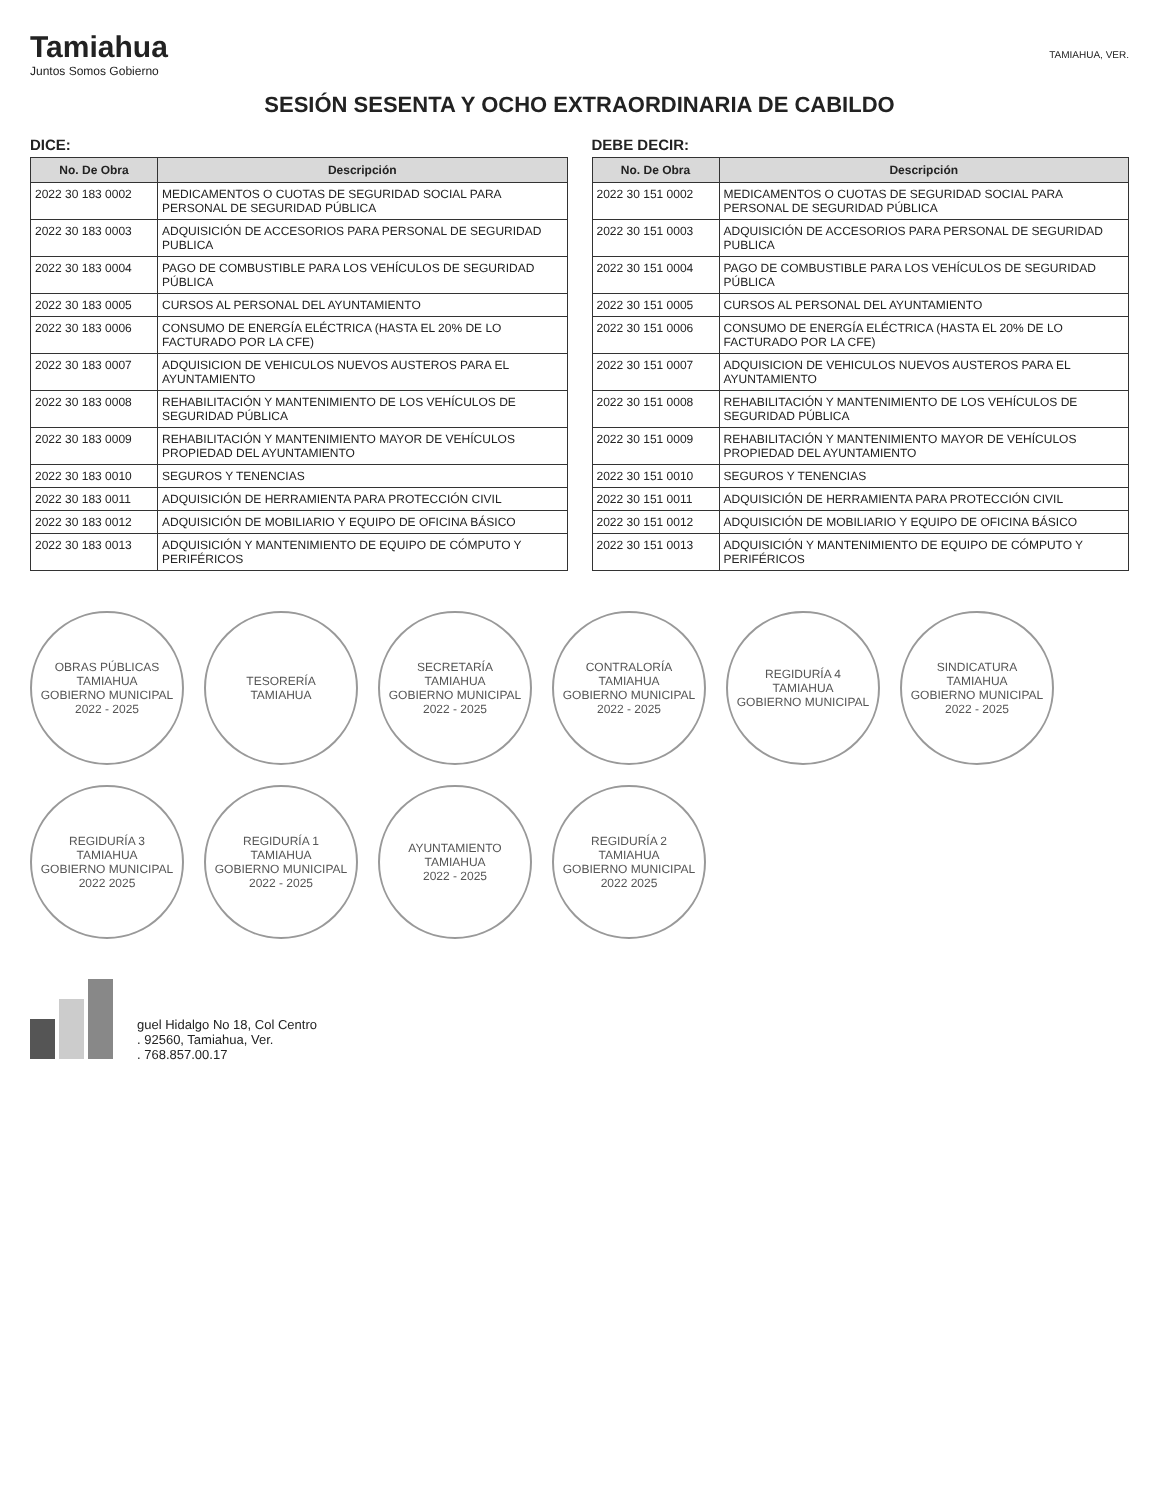Tamiahua
Juntos Somos Gobierno
TAMIAHUA, VER.
SESIÓN SESENTA Y OCHO EXTRAORDINARIA DE CABILDO
DICE:
| No. De Obra | Descripción |
| --- | --- |
| 2022 30 183 0002 | MEDICAMENTOS O CUOTAS DE SEGURIDAD SOCIAL PARA PERSONAL DE SEGURIDAD PÚBLICA |
| 2022 30 183 0003 | ADQUISICIÓN DE ACCESORIOS PARA PERSONAL DE SEGURIDAD PUBLICA |
| 2022 30 183 0004 | PAGO DE COMBUSTIBLE PARA LOS VEHÍCULOS DE SEGURIDAD PÚBLICA |
| 2022 30 183 0005 | CURSOS AL PERSONAL DEL AYUNTAMIENTO |
| 2022 30 183 0006 | CONSUMO DE ENERGÍA ELÉCTRICA (HASTA EL 20% DE LO FACTURADO POR LA CFE) |
| 2022 30 183 0007 | ADQUISICION DE VEHICULOS NUEVOS AUSTEROS PARA EL AYUNTAMIENTO |
| 2022 30 183 0008 | REHABILITACIÓN Y MANTENIMIENTO DE LOS VEHÍCULOS DE SEGURIDAD PÚBLICA |
| 2022 30 183 0009 | REHABILITACIÓN Y MANTENIMIENTO MAYOR DE VEHÍCULOS PROPIEDAD DEL AYUNTAMIENTO |
| 2022 30 183 0010 | SEGUROS Y TENENCIAS |
| 2022 30 183 0011 | ADQUISICIÓN DE HERRAMIENTA PARA PROTECCIÓN CIVIL |
| 2022 30 183 0012 | ADQUISICIÓN DE MOBILIARIO Y EQUIPO DE OFICINA BÁSICO |
| 2022 30 183 0013 | ADQUISICIÓN Y MANTENIMIENTO DE EQUIPO DE CÓMPUTO Y PERIFÉRICOS |
DEBE DECIR:
| No. De Obra | Descripción |
| --- | --- |
| 2022 30 151 0002 | MEDICAMENTOS O CUOTAS DE SEGURIDAD SOCIAL PARA PERSONAL DE SEGURIDAD PÚBLICA |
| 2022 30 151 0003 | ADQUISICIÓN DE ACCESORIOS PARA PERSONAL DE SEGURIDAD PUBLICA |
| 2022 30 151 0004 | PAGO DE COMBUSTIBLE PARA LOS VEHÍCULOS DE SEGURIDAD PÚBLICA |
| 2022 30 151 0005 | CURSOS AL PERSONAL DEL AYUNTAMIENTO |
| 2022 30 151 0006 | CONSUMO DE ENERGÍA ELÉCTRICA (HASTA EL 20% DE LO FACTURADO POR LA CFE) |
| 2022 30 151 0007 | ADQUISICION DE VEHICULOS NUEVOS AUSTEROS PARA EL AYUNTAMIENTO |
| 2022 30 151 0008 | REHABILITACIÓN Y MANTENIMIENTO DE LOS VEHÍCULOS DE SEGURIDAD PÚBLICA |
| 2022 30 151 0009 | REHABILITACIÓN Y MANTENIMIENTO MAYOR DE VEHÍCULOS PROPIEDAD DEL AYUNTAMIENTO |
| 2022 30 151 0010 | SEGUROS Y TENENCIAS |
| 2022 30 151 0011 | ADQUISICIÓN DE HERRAMIENTA PARA PROTECCIÓN CIVIL |
| 2022 30 151 0012 | ADQUISICIÓN DE MOBILIARIO Y EQUIPO DE OFICINA BÁSICO |
| 2022 30 151 0013 | ADQUISICIÓN Y MANTENIMIENTO DE EQUIPO DE CÓMPUTO Y PERIFÉRICOS |
OBRAS PÚBLICAS
TAMIAHUA
GOBIERNO MUNICIPAL
2022 - 2025
TESORERÍA
TAMIAHUA
SECRETARÍA
TAMIAHUA
GOBIERNO MUNICIPAL
2022 - 2025
CONTRALORÍA
TAMIAHUA
GOBIERNO MUNICIPAL
2022 - 2025
REGIDURÍA 4
TAMIAHUA
GOBIERNO MUNICIPAL
SINDICATURA
TAMIAHUA
GOBIERNO MUNICIPAL
2022 - 2025
REGIDURÍA 3
TAMIAHUA
GOBIERNO MUNICIPAL
2022 2025
REGIDURÍA 1
TAMIAHUA
GOBIERNO MUNICIPAL
2022 - 2025
AYUNTAMIENTO
TAMIAHUA
2022 - 2025
REGIDURÍA 2
TAMIAHUA
GOBIERNO MUNICIPAL
2022 2025
guel Hidalgo No 18, Col Centro
. 92560, Tamiahua, Ver.
. 768.857.00.17